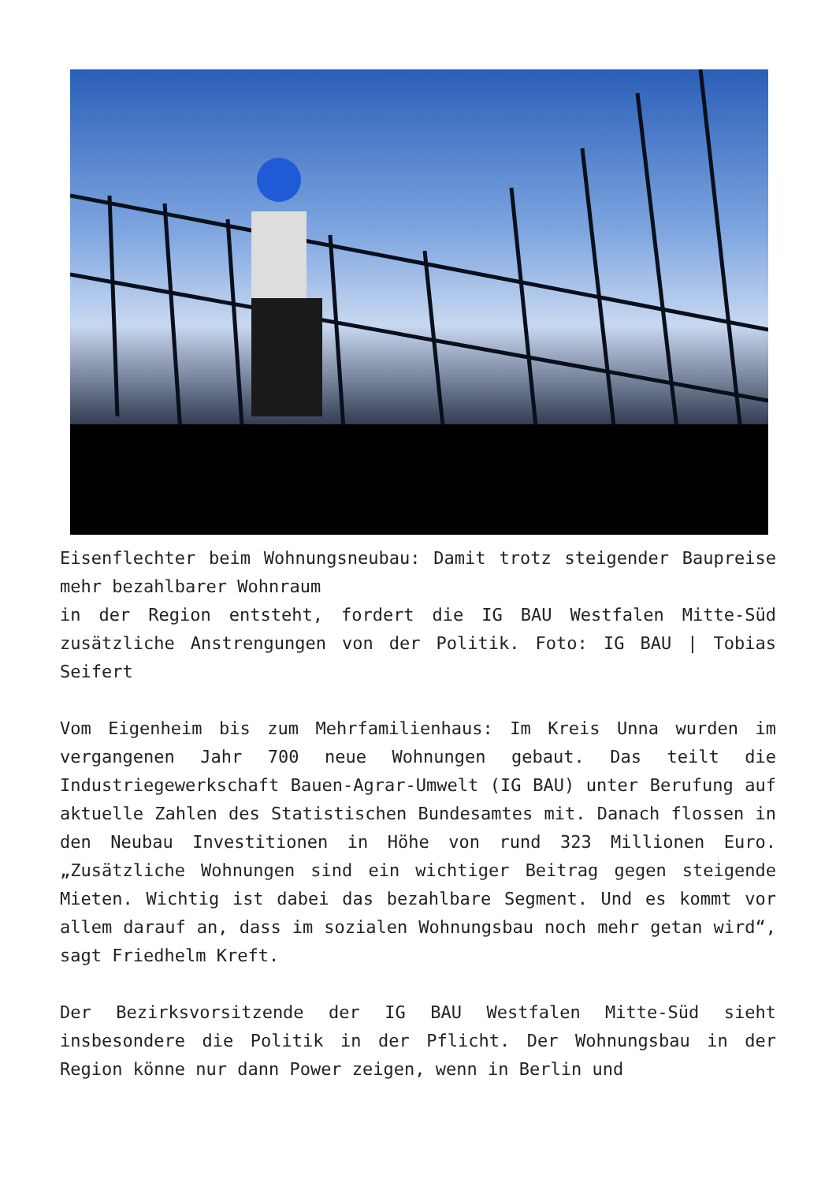Eisenflechter beim Wohnungsneubau: Damit trotz steigender Baupreise mehr bezahlbarer Wohnraum
in der Region entsteht, fordert die IG BAU Westfalen Mitte-Süd zusätzliche Anstrengungen von der Politik. Foto: IG BAU | Tobias Seifert
Vom Eigenheim bis zum Mehrfamilienhaus: Im Kreis Unna wurden im vergangenen Jahr 700 neue Wohnungen gebaut. Das teilt die Industriegewerkschaft Bauen-Agrar-Umwelt (IG BAU) unter Berufung auf aktuelle Zahlen des Statistischen Bundesamtes mit. Danach flossen in den Neubau Investitionen in Höhe von rund 323 Millionen Euro. „Zusätzliche Wohnungen sind ein wichtiger Beitrag gegen steigende Mieten. Wichtig ist dabei das bezahlbare Segment. Und es kommt vor allem darauf an, dass im sozialen Wohnungsbau noch mehr getan wird“, sagt Friedhelm Kreft.
Der Bezirksvorsitzende der IG BAU Westfalen Mitte-Süd sieht insbesondere die Politik in der Pflicht. Der Wohnungsbau in der Region könne nur dann Power zeigen, wenn in Berlin und